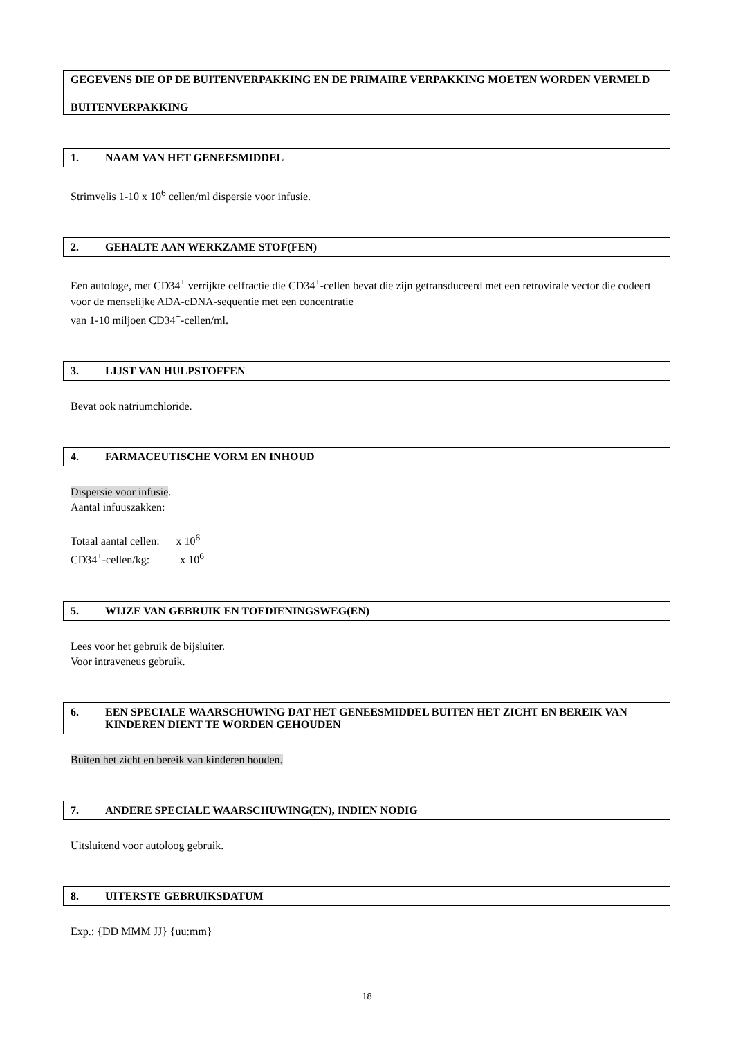GEGEVENS DIE OP DE BUITENVERPAKKING EN DE PRIMAIRE VERPAKKING MOETEN WORDEN VERMELD
BUITENVERPAKKING
1. NAAM VAN HET GENEESMIDDEL
Strimvelis 1-10 x 10<sup>6</sup> cellen/ml dispersie voor infusie.
2. GEHALTE AAN WERKZAME STOF(FEN)
Een autologe, met CD34<sup>+</sup> verrijkte celfractie die CD34<sup>+</sup>-cellen bevat die zijn getransduceerd met een retrovirale vector die codeert voor de menselijke ADA-cDNA-sequentie met een concentratie
van 1-10 miljoen CD34<sup>+</sup>-cellen/ml.
3. LIJST VAN HULPSTOFFEN
Bevat ook natriumchloride.
4. FARMACEUTISCHE VORM EN INHOUD
Dispersie voor infusie.
Aantal infuuszakken:
Totaal aantal cellen: x 10<sup>6</sup>
CD34<sup>+</sup>-cellen/kg: x 10<sup>6</sup>
5. WIJZE VAN GEBRUIK EN TOEDIENINGSWEG(EN)
Lees voor het gebruik de bijsluiter.
Voor intraveneus gebruik.
6. EEN SPECIALE WAARSCHUWING DAT HET GENEESMIDDEL BUITEN HET ZICHT EN BEREIK VAN KINDEREN DIENT TE WORDEN GEHOUDEN
Buiten het zicht en bereik van kinderen houden.
7. ANDERE SPECIALE WAARSCHUWING(EN), INDIEN NODIG
Uitsluitend voor autoloog gebruik.
8. UITERSTE GEBRUIKSDATUM
Exp.: {DD MMM JJ} {uu:mm}
18